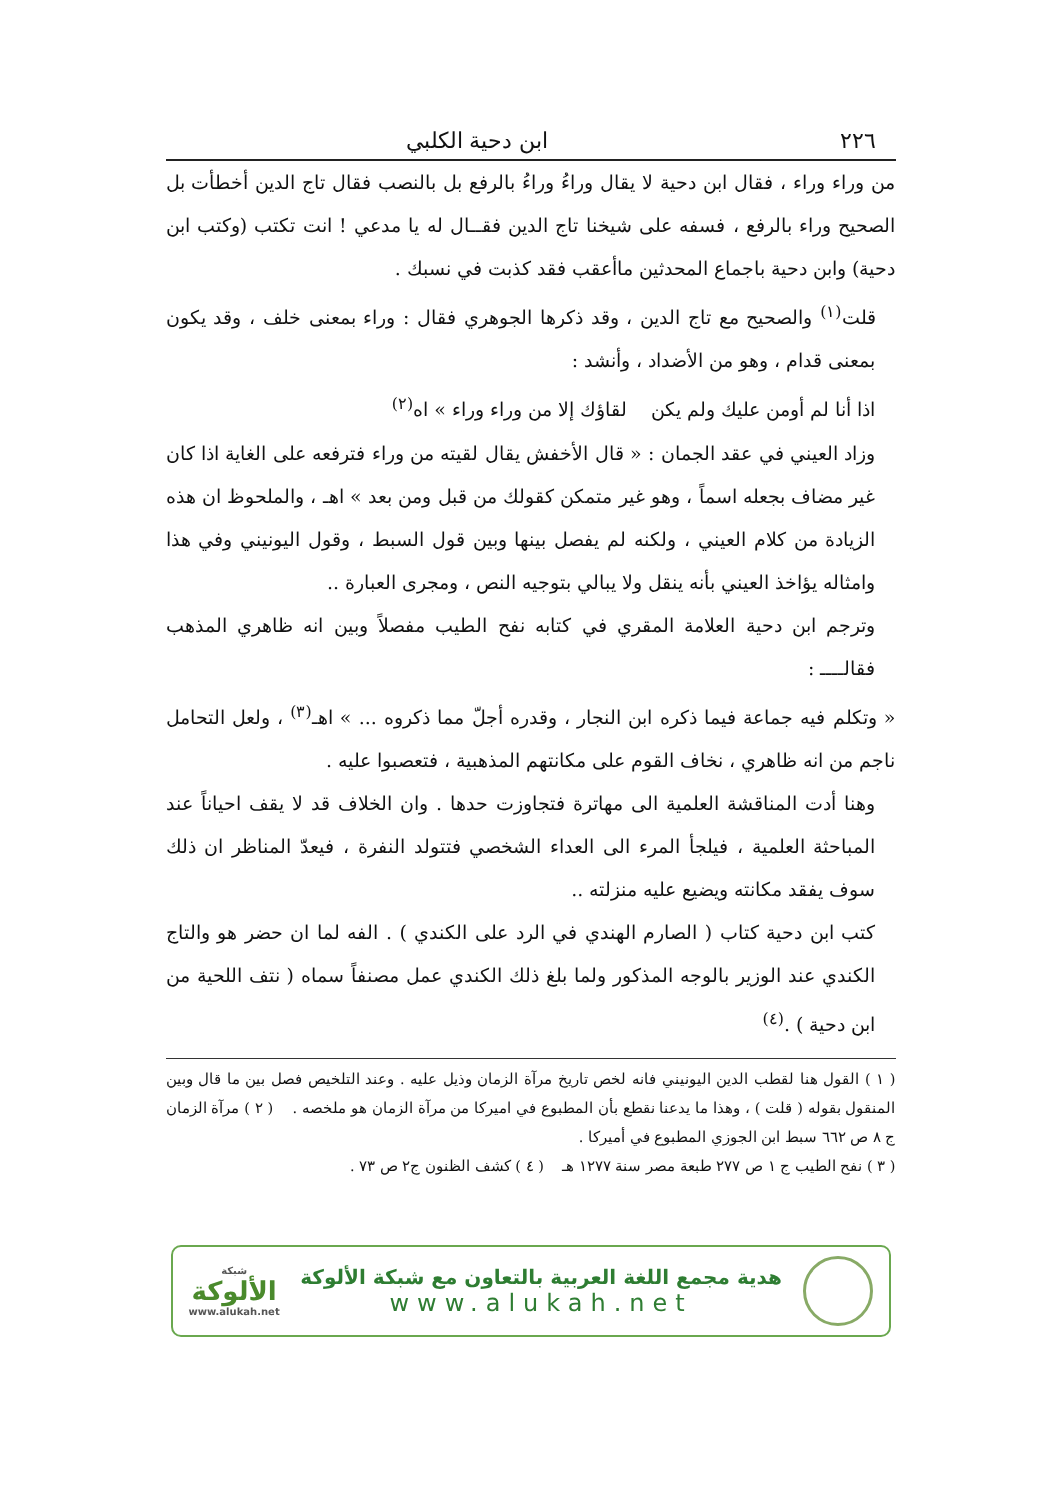٢٢٦ ابن دحية الكلبي
من وراء وراء ، فقال ابن دحية لا يقال وراءُ وراءُ بالرفع بل بالنصب فقال تاج الدين أخطأت بل الصحيح وراء بالرفع ، فسفه على شيخنا تاج الدين فقــال له يا مدعي ! انت تكتب (وكتب ابن دحية) وابن دحية باجماع المحدثين ماأعقب فقد كذبت في نسبك .
قلت<sup>(١)</sup> والصحيح مع تاج الدين ، وقد ذكرها الجوهري فقال : وراء بمعنى خلف ، وقد يكون بمعنى قدام ، وهو من الأضداد ، وأنشد :
اذا أنا لم أومن عليك ولم يكن لقاؤك إلا من وراء وراء » اه<sup>(٢)</sup>
وزاد العيني في عقد الجمان : « قال الأخفش يقال لقيته من وراء فترفعه على الغاية اذا كان غير مضاف بجعله اسماً ، وهو غير متمكن كقولك من قبل ومن بعد » اهـ ، والملحوظ ان هذه الزيادة من كلام العيني ، ولكنه لم يفصل بينها وبين قول السبط ، وقول اليونيني وفي هذا وامثاله يؤاخذ العيني بأنه ينقل ولا يبالي بتوجيه النص ، ومجرى العبارة ..
وترجم ابن دحية العلامة المقري في كتابه نفح الطيب مفصلاً وبين انه ظاهري المذهب فقالــــ :
« وتكلم فيه جماعة فيما ذكره ابن النجار ، وقدره أجلّ مما ذكروه ... » اهـ<sup>(٣)</sup> ، ولعل التحامل ناجم من انه ظاهري ، نخاف القوم على مكانتهم المذهبية ، فتعصبوا عليه .
وهنا أدت المناقشة العلمية الى مهاترة فتجاوزت حدها . وان الخلاف قد لا يقف احياناً عند المباحثة العلمية ، فيلجأ المرء الى العداء الشخصي فتتولد النفرة ، فيعدّ المناظر ان ذلك سوف يفقد مكانته ويضيع عليه منزلته ..
كتب ابن دحية كتاب ( الصارم الهندي في الرد على الكندي ) . الفه لما ان حضر هو والتاج الكندي عند الوزير بالوجه المذكور ولما بلغ ذلك الكندي عمل مصنفاً سماه ( نتف اللحية من ابن دحية ) .<sup>(٤)</sup>
( ١ ) القول هنا لقطب الدين اليونيني فانه لخص تاريخ مرآة الزمان وذيل عليه . وعند التلخيص فصل بين ما قال وبين المنقول بقوله ( قلت ) ، وهذا ما يدعنا نقطع بأن المطبوع في اميركا من مرآة الزمان هو ملخصه . ( ٢ ) مرآة الزمان ج ٨ ص ٦٦٢ سبط ابن الجوزي المطبوع في أميركا .
( ٣ ) نفح الطيب ج ١ ص ٢٧٧ طبعة مصر سنة ١٢٧٧ هـ ( ٤ ) كشف الظنون ج٢ ص ٧٣ .
هدية مجمع اللغة العربية بالتعاون مع شبكة الألوكة
www.alukah.net
شبكة
الألوكة
www.alukah.net